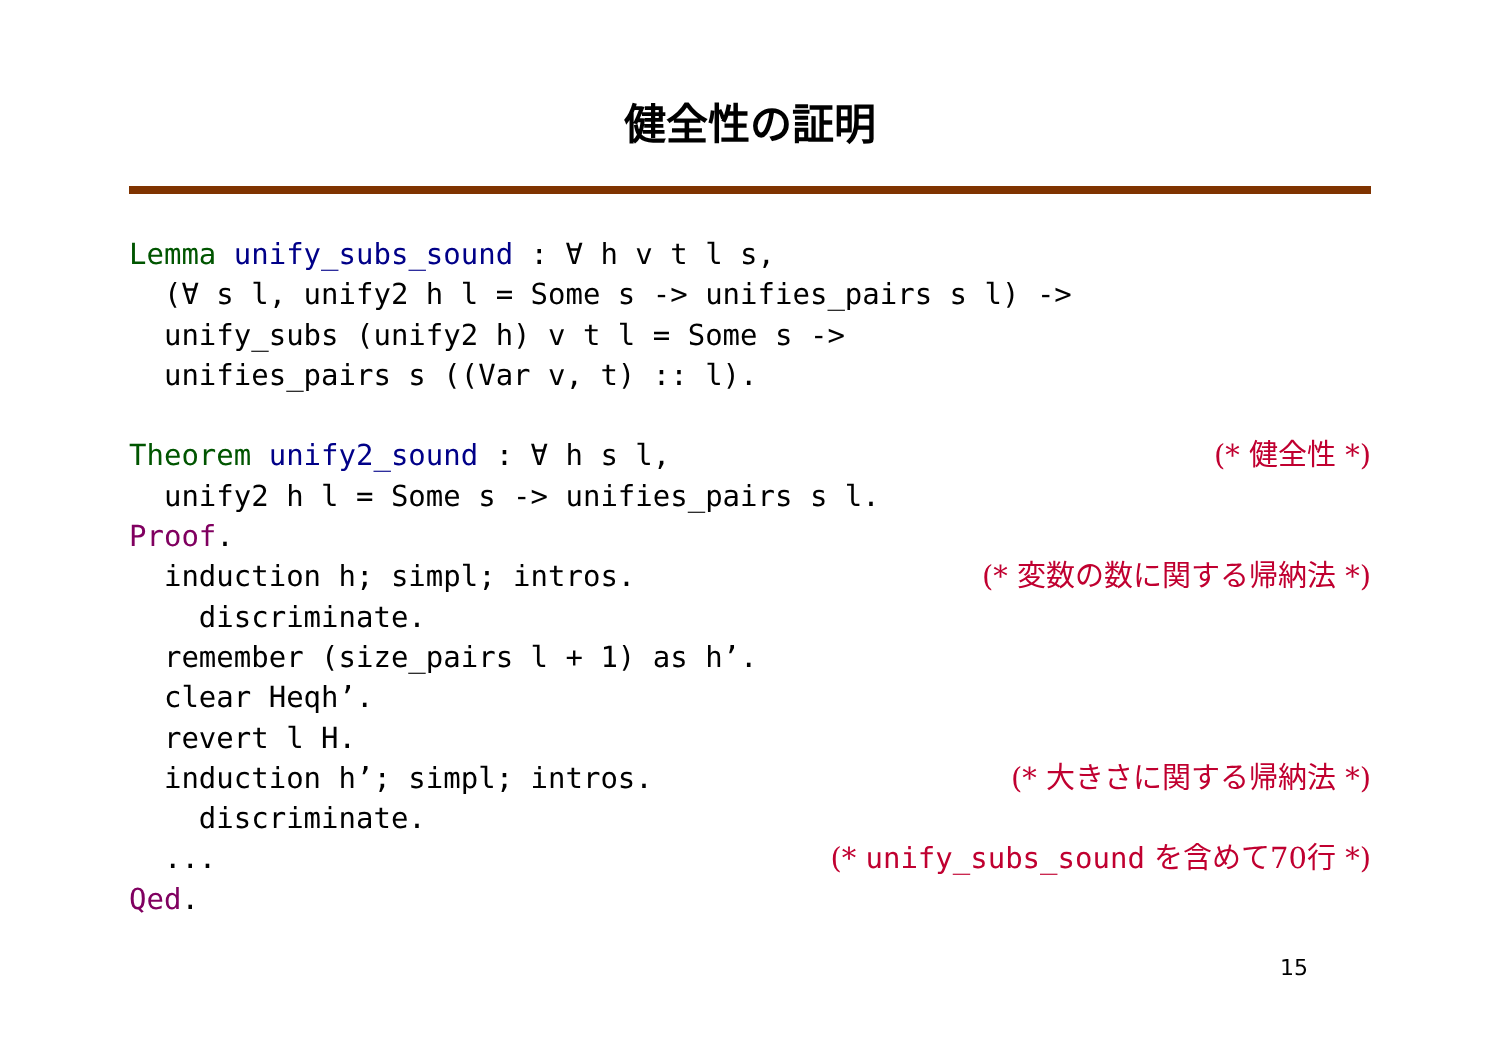健全性の証明
Lemma unify_subs_sound : ∀ h v t l s,
(∀ s l, unify2 h l = Some s -> unifies_pairs s l) ->
unify_subs (unify2 h) v t l = Some s ->
unifies_pairs s ((Var v, t) :: l).
Theorem unify2_sound : ∀ h s l, (* 健全性 *)
unify2 h l = Some s -> unifies_pairs s l.
Proof.
induction h; simpl; intros. (* 変数の数に関する帰納法 *)
discriminate.
remember (size_pairs l + 1) as h’.
clear Heqh’.
revert l H.
induction h’; simpl; intros. (* 大きさに関する帰納法 *)
discriminate.
... (* unify_subs_sound を含めて70行 *)
Qed.
15